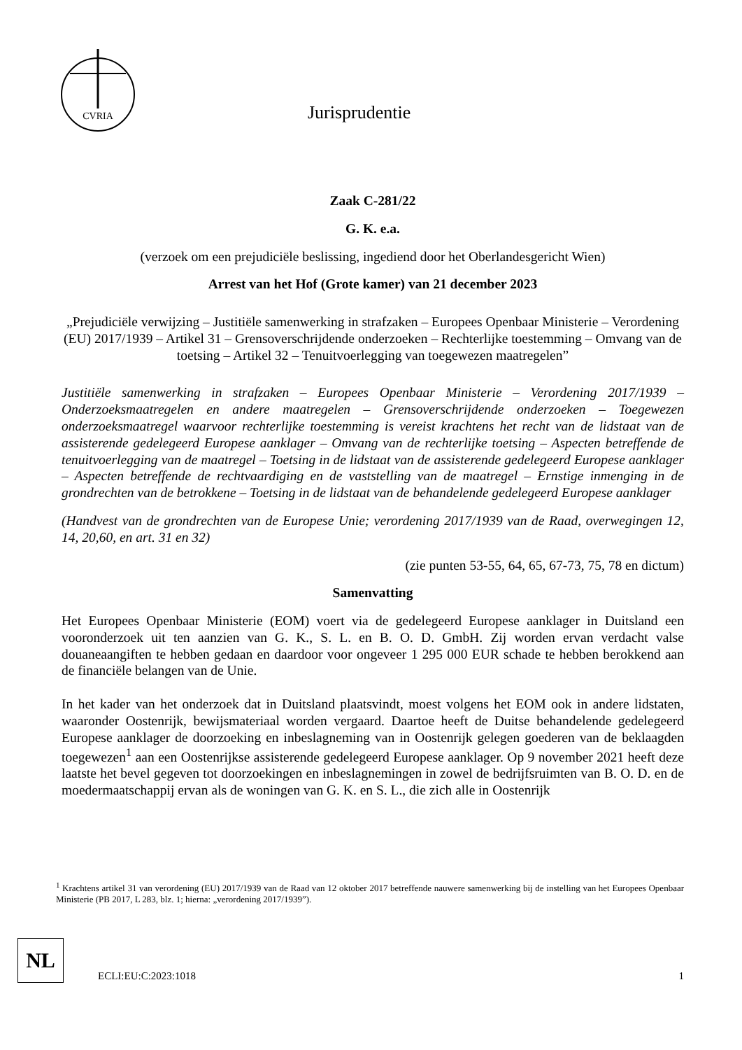CVRIA
Jurisprudentie
Zaak C-281/22
G. K. e.a.
(verzoek om een prejudiciële beslissing, ingediend door het Oberlandesgericht Wien)
Arrest van het Hof (Grote kamer) van 21 december 2023
„Prejudiciële verwijzing – Justitiële samenwerking in strafzaken – Europees Openbaar Ministerie – Verordening (EU) 2017/1939 – Artikel 31 – Grensoverschrijdende onderzoeken – Rechterlijke toestemming – Omvang van de toetsing – Artikel 32 – Tenuitvoerlegging van toegewezen maatregelen”
Justitiële samenwerking in strafzaken – Europees Openbaar Ministerie – Verordening 2017/1939 – Onderzoeksmaatregelen en andere maatregelen – Grensoverschrijdende onderzoeken – Toegewezen onderzoeksmaatregel waarvoor rechterlijke toestemming is vereist krachtens het recht van de lidstaat van de assisterende gedelegeerd Europese aanklager – Omvang van de rechterlijke toetsing – Aspecten betreffende de tenuitvoerlegging van de maatregel – Toetsing in de lidstaat van de assisterende gedelegeerd Europese aanklager – Aspecten betreffende de rechtvaardiging en de vaststelling van de maatregel – Ernstige inmenging in de grondrechten van de betrokkene – Toetsing in de lidstaat van de behandelende gedelegeerd Europese aanklager
(Handvest van de grondrechten van de Europese Unie; verordening 2017/1939 van de Raad, overwegingen 12, 14, 20,60, en art. 31 en 32)
(zie punten 53-55, 64, 65, 67-73, 75, 78 en dictum)
Samenvatting
Het Europees Openbaar Ministerie (EOM) voert via de gedelegeerd Europese aanklager in Duitsland een vooronderzoek uit ten aanzien van G. K., S. L. en B. O. D. GmbH. Zij worden ervan verdacht valse douaneaangiften te hebben gedaan en daardoor voor ongeveer 1 295 000 EUR schade te hebben berokkend aan de financiële belangen van de Unie.
In het kader van het onderzoek dat in Duitsland plaatsvindt, moest volgens het EOM ook in andere lidstaten, waaronder Oostenrijk, bewijsmateriaal worden vergaard. Daartoe heeft de Duitse behandelende gedelegeerd Europese aanklager de doorzoeking en inbeslagneming van in Oostenrijk gelegen goederen van de beklaagden toegewezen<sup>1</sup> aan een Oostenrijkse assisterende gedelegeerd Europese aanklager. Op 9 november 2021 heeft deze laatste het bevel gegeven tot doorzoekingen en inbeslagnemingen in zowel de bedrijfsruimten van B. O. D. en de moedermaatschappij ervan als de woningen van G. K. en S. L., die zich alle in Oostenrijk
<sup>1</sup> Krachtens artikel 31 van verordening (EU) 2017/1939 van de Raad van 12 oktober 2017 betreffende nauwere samenwerking bij de instelling van het Europees Openbaar Ministerie (PB 2017, L 283, blz. 1; hierna: „verordening 2017/1939”).
NL
ECLI:EU:C:2023:1018 1